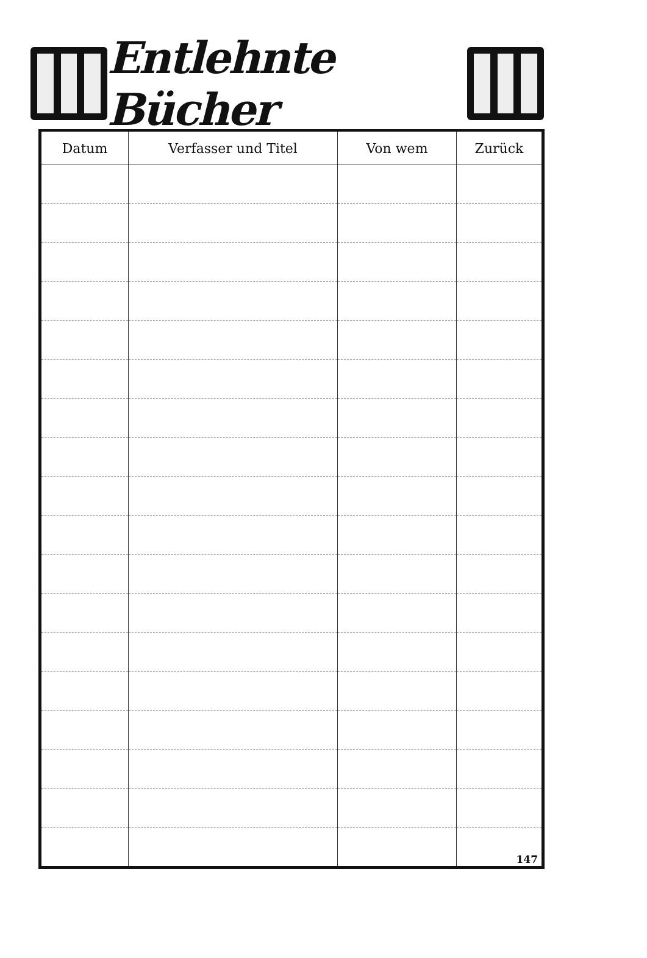Entlehnte Bücher
| Datum | Verfasser und Titel | Von wem | Zurück |
| --- | --- | --- | --- |
| | | | 147 |